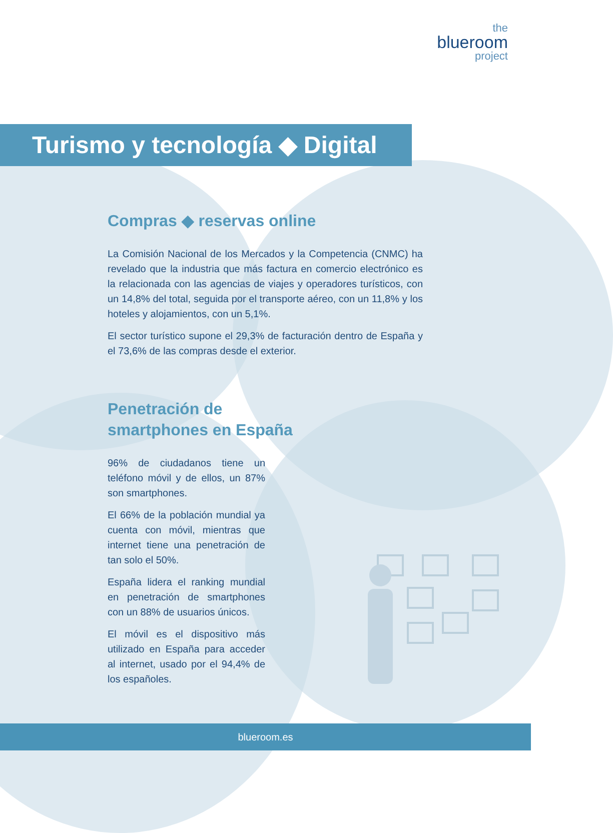the
blueroom
project
Turismo y tecnología ◆ Digital
Compras ◆ reservas online
La Comisión Nacional de los Mercados y la Competencia (CNMC) ha revelado que la industria que más factura en comercio electrónico es la relacionada con las agencias de viajes y operadores turísticos, con un 14,8% del total, seguida por el transporte aéreo, con un 11,8% y los hoteles y alojamientos, con un 5,1%.
El sector turístico supone el 29,3% de facturación dentro de España y el 73,6% de las compras desde el exterior.
Penetración de
smartphones en España
96% de ciudadanos tiene un teléfono móvil y de ellos, un 87% son smartphones.
El 66% de la población mundial ya cuenta con móvil, mientras que internet tiene una penetración de tan solo el 50%.
España lidera el ranking mundial en penetración de smartphones con un 88% de usuarios únicos.
El móvil es el dispositivo más utilizado en España para acceder al internet, usado por el 94,4% de los españoles.
blueroom.es